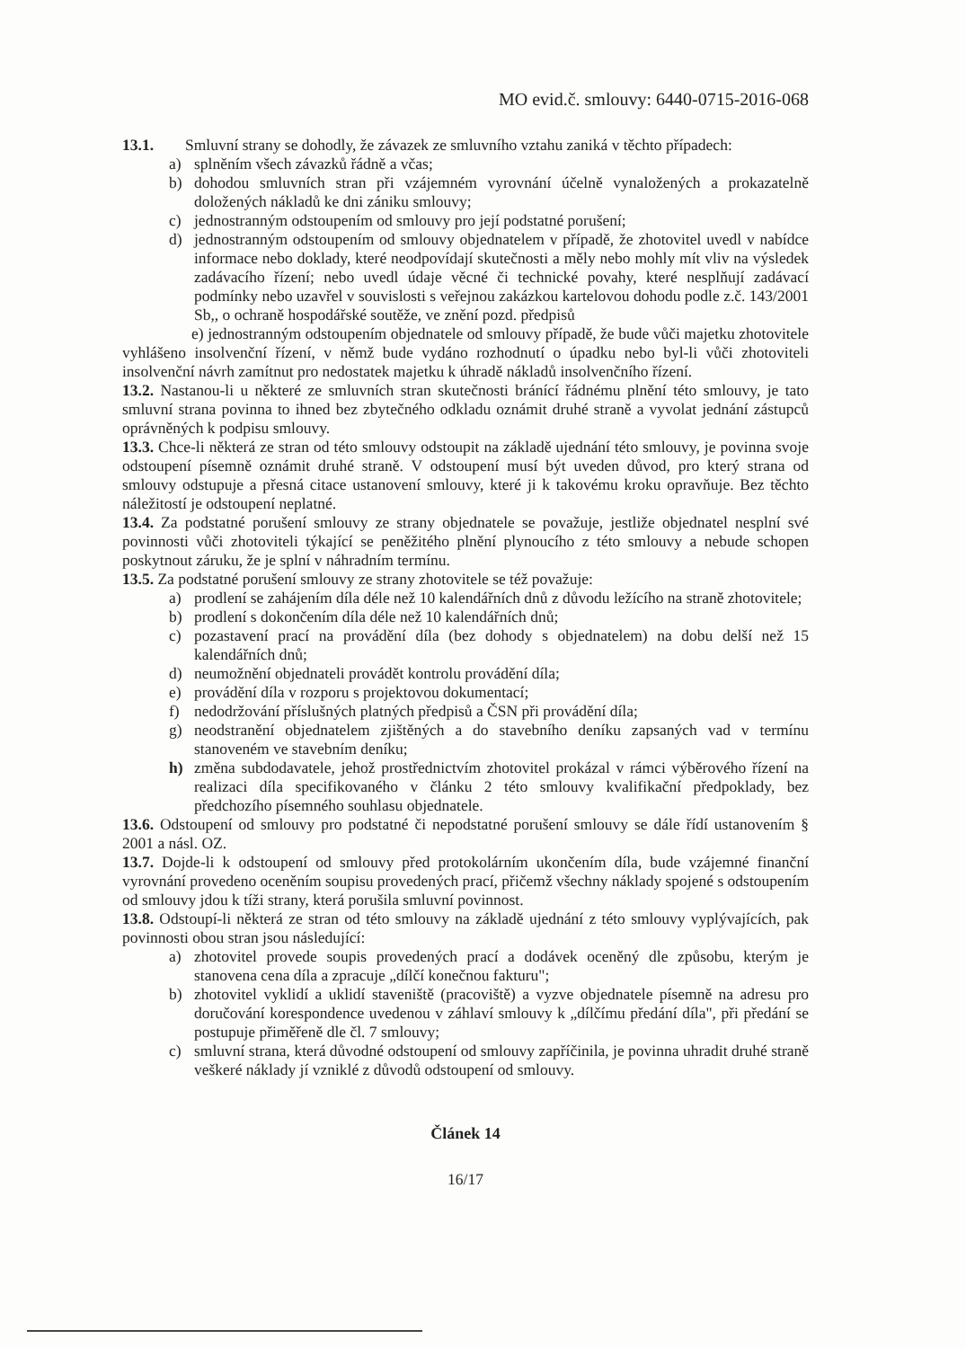MO evid.č. smlouvy: 6440-0715-2016-068
13.1. Smluvní strany se dohodly, že závazek ze smluvního vztahu zaniká v těchto případech:
a) splněním všech závazků řádně a včas;
b) dohodou smluvních stran při vzájemném vyrovnání účelně vynaložených a prokazatelně doložených nákladů ke dni zániku smlouvy;
c) jednostranným odstoupením od smlouvy pro její podstatné porušení;
d) jednostranným odstoupením od smlouvy objednatelem v případě, že zhotovitel uvedl v nabídce informace nebo doklady, které neodpovídají skutečnosti a měly nebo mohly mít vliv na výsledek zadávacího řízení; nebo uvedl údaje věcné či technické povahy, které nesplňují zadávací podmínky nebo uzavřel v souvislosti s veřejnou zakázkou kartelovou dohodu podle z.č. 143/2001 Sb,, o ochraně hospodářské soutěže, ve znění pozd. předpisů
e) jednostranným odstoupením objednatele od smlouvy případě, že bude vůči majetku zhotovitele vyhlášeno insolvenční řízení, v němž bude vydáno rozhodnutí o úpadku nebo byl-li vůči zhotoviteli insolvenční návrh zamítnut pro nedostatek majetku k úhradě nákladů insolvenčního řízení.
13.2. Nastanou-li u některé ze smluvních stran skutečnosti bránící řádnému plnění této smlouvy, je tato smluvní strana povinna to ihned bez zbytečného odkladu oznámit druhé straně a vyvolat jednání zástupců oprávněných k podpisu smlouvy.
13.3. Chce-li některá ze stran od této smlouvy odstoupit na základě ujednání této smlouvy, je povinna svoje odstoupení písemně oznámit druhé straně. V odstoupení musí být uveden důvod, pro který strana od smlouvy odstupuje a přesná citace ustanovení smlouvy, které ji k takovému kroku opravňuje. Bez těchto náležitostí je odstoupení neplatné.
13.4. Za podstatné porušení smlouvy ze strany objednatele se považuje, jestliže objednatel nesplní své povinnosti vůči zhotoviteli týkající se peněžitého plnění plynoucího z této smlouvy a nebude schopen poskytnout záruku, že je splní v náhradním termínu.
13.5. Za podstatné porušení smlouvy ze strany zhotovitele se též považuje:
a) prodlení se zahájením díla déle než 10 kalendářních dnů z důvodu ležícího na straně zhotovitele;
b) prodlení s dokončením díla déle než 10 kalendářních dnů;
c) pozastavení prací na provádění díla (bez dohody s objednatelem) na dobu delší než 15 kalendářních dnů;
d) neumožnění objednateli provádět kontrolu provádění díla;
e) provádění díla v rozporu s projektovou dokumentací;
f) nedodržování příslušných platných předpisů a ČSN při provádění díla;
g) neodstranění objednatelem zjištěných a do stavebního deníku zapsaných vad v termínu stanoveném ve stavebním deníku;
h) změna subdodavatele, jehož prostřednictvím zhotovitel prokázal v rámci výběrového řízení na realizaci díla specifikovaného v článku 2 této smlouvy kvalifikační předpoklady, bez předchozího písemného souhlasu objednatele.
13.6. Odstoupení od smlouvy pro podstatné či nepodstatné porušení smlouvy se dále řídí ustanovením § 2001 a násl. OZ.
13.7. Dojde-li k odstoupení od smlouvy před protokolárním ukončením díla, bude vzájemné finanční vyrovnání provedeno oceněním soupisu provedených prací, přičemž všechny náklady spojené s odstoupením od smlouvy jdou k tíži strany, která porušila smluvní povinnost.
13.8. Odstoupí-li některá ze stran od této smlouvy na základě ujednání z této smlouvy vyplývajících, pak povinnosti obou stran jsou následující:
a) zhotovitel provede soupis provedených prací a dodávek oceněný dle způsobu, kterým je stanovena cena díla a zpracuje „dílčí konečnou fakturu";
b) zhotovitel vyklidí a uklidí staveniště (pracoviště) a vyzve objednatele písemně na adresu pro doručování korespondence uvedenou v záhlaví smlouvy k „dílčímu předání díla", při předání se postupuje přiměřeně dle čl. 7 smlouvy;
c) smluvní strana, která důvodné odstoupení od smlouvy zapříčinila, je povinna uhradit druhé straně veškeré náklady jí vzniklé z důvodů odstoupení od smlouvy.
Článek 14
16/17